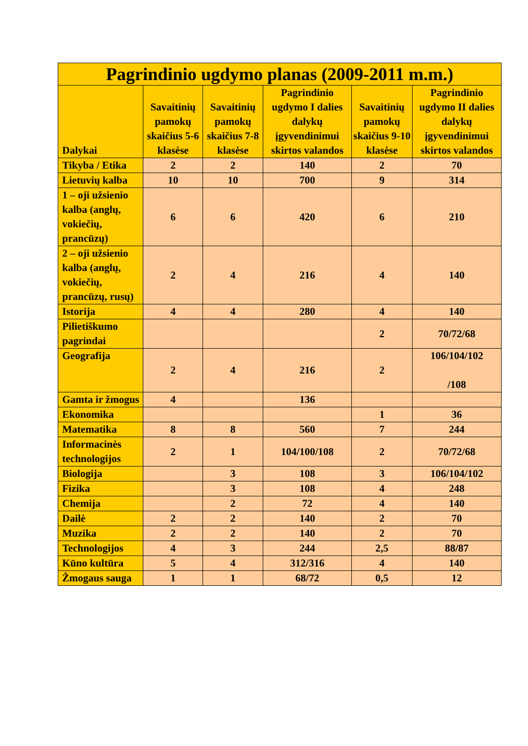| Pagrindinio ugdymo planas (2009-2011 m.m.) | | | | | |
| --- | --- | --- | --- | --- | --- |
| Dalykai | Savaitinių pamokų skaičius 5-6 klasėse | Savaitinių pamokų skaičius 7-8 klasėse | Pagrindinio ugdymo I dalies dalykų įgyvendinimui skirtos valandos | Savaitinių pamokų skaičius 9-10 klasėse | Pagrindinio ugdymo II dalies dalykų įgyvendinimui skirtos valandos |
| Tikyba / Etika | 2 | 2 | 140 | 2 | 70 |
| Lietuvių kalba | 10 | 10 | 700 | 9 | 314 |
| 1 – oji užsienio kalba (anglų, vokiečių, prancūzų) | 6 | 6 | 420 | 6 | 210 |
| 2 – oji užsienio kalba (anglų, vokiečių, prancūzų, rusų) | 2 | 4 | 216 | 4 | 140 |
| Istorija | 4 | 4 | 280 | 4 | 140 |
| Pilietiškumo pagrindai | | | | 2 | 70/72/68 |
| Geografija | 2 | 4 | 216 | 2 | 106/104/102 /108 |
| Gamta ir žmogus | 4 | | 136 | | |
| Ekonomika | | | | 1 | 36 |
| Matematika | 8 | 8 | 560 | 7 | 244 |
| Informacinės technologijos | 2 | 1 | 104/100/108 | 2 | 70/72/68 |
| Biologija | | 3 | 108 | 3 | 106/104/102 |
| Fizika | | 3 | 108 | 4 | 248 |
| Chemija | | 2 | 72 | 4 | 140 |
| Dailė | 2 | 2 | 140 | 2 | 70 |
| Muzika | 2 | 2 | 140 | 2 | 70 |
| Technologijos | 4 | 3 | 244 | 2,5 | 88/87 |
| Kūno kultūra | 5 | 4 | 312/316 | 4 | 140 |
| Žmogaus sauga | 1 | 1 | 68/72 | 0,5 | 12 |